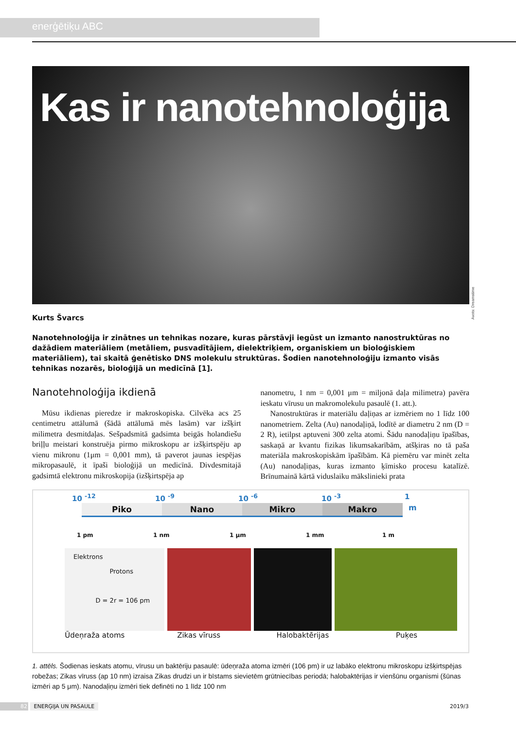enerģētiķu ABC
Kas ir nanotehnoloģija
Avots: Dreamstime
Kurts Švarcs
Nanotehnoloģija ir zinātnes un tehnikas nozare, kuras pārstāvji iegūst un izmanto nanostruktūras no dažādiem materiāliem (metāliem, pusvadītājiem, dielektriķiem, organiskiem un bioloģiskiem materiāliem), tai skaitā ģenētisko DNS molekulu struktūras. Šodien nanotehnoloģiju izmanto visās tehnikas nozarēs, bioloģijā un medicīnā [1].
Nanotehnoloģija ikdienā
Mūsu ikdienas pieredze ir makroskopiska. Cilvēka acs 25 centimetru attālumā (šādā attālumā mēs lasām) var izšķirt milimetra desmitdaļas. Sešpadsmitā gadsimta beigās holandiešu briļļu meistari konstruēja pirmo mikroskopu ar izšķirtspēju ap vienu mikronu (1μm = 0,001 mm), tā paverot jaunas iespējas mikropasaulē, it īpaši bioloģijā un medicīnā. Divdesmitajā gadsimtā elektronu mikroskopija (izšķirtspēja ap
nanometru, 1 nm = 0,001 μm = miljonā daļa milimetra) pavēra ieskatu vīrusu un makromolekulu pasaulē (1. att.).
Nanostruktūras ir materiālu daļiņas ar izmēriem no 1 līdz 100 nanometriem. Zelta (Au) nanodaļiņā, lodītē ar diametru 2 nm (D = 2 R), ietilpst aptuveni 300 zelta atomi. Šādu nanodaļiņu īpašības, saskaņā ar kvantu fizikas likumsakarībām, atšķiras no tā paša materiāla makroskopiskām īpašībām. Kā piemēru var minēt zelta (Au) nanodaļiņas, kuras izmanto ķīmisko procesu katalīzē. Brīnumainā kārtā viduslaiku mākslinieki prata
10 <sup>-12</sup> 10 <sup>-9</sup> 10 <sup>-6</sup> 10 <sup>-3</sup> 1
Piko Nano Mikro Makro
m
1 pm 1 nm 1 μm 1 mm 1 m
Elektrons
Protons
D = 2r = 106 pm
Ūdeņraža atoms Zikas vīruss Halobaktērijas Puķes
1. attēls. Šodienas ieskats atomu, vīrusu un baktēriju pasaulē: ūdeņraža atoma izmēri (106 pm) ir uz labāko elektronu mikroskopu izšķirtspējas robežas; Zikas vīruss (ap 10 nm) izraisa Zikas drudzi un ir bīstams sievietēm grūtniecības periodā; halobaktērijas ir vienšūnu organismi (šūnas izmēri ap 5 μm). Nanodaļiņu izmēri tiek definēti no 1 līdz 100 nm
82 ENERĢIJA UN PASAULE 2019/3